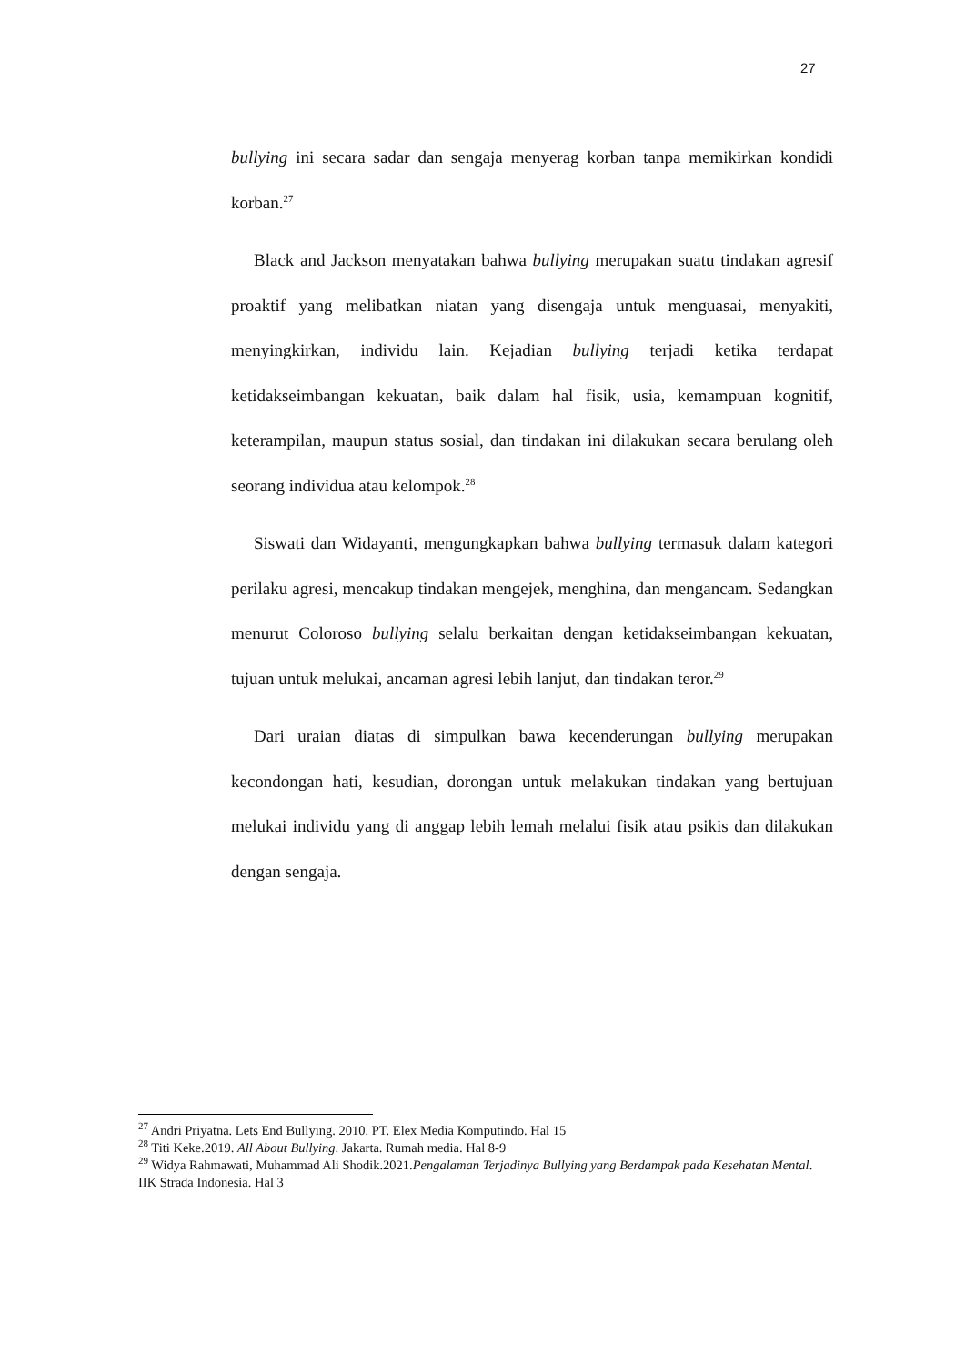27
bullying ini secara sadar dan sengaja menyerag korban tanpa memikirkan kondidi korban.<sup>27</sup>
Black and Jackson menyatakan bahwa bullying merupakan suatu tindakan agresif proaktif yang melibatkan niatan yang disengaja untuk menguasai, menyakiti, menyingkirkan, individu lain. Kejadian bullying terjadi ketika terdapat ketidakseimbangan kekuatan, baik dalam hal fisik, usia, kemampuan kognitif, keterampilan, maupun status sosial, dan tindakan ini dilakukan secara berulang oleh seorang individua atau kelompok.<sup>28</sup>
Siswati dan Widayanti, mengungkapkan bahwa bullying termasuk dalam kategori perilaku agresi, mencakup tindakan mengejek, menghina, dan mengancam. Sedangkan menurut Coloroso bullying selalu berkaitan dengan ketidakseimbangan kekuatan, tujuan untuk melukai, ancaman agresi lebih lanjut, dan tindakan teror.<sup>29</sup>
Dari uraian diatas di simpulkan bawa kecenderungan bullying merupakan kecondongan hati, kesudian, dorongan untuk melakukan tindakan yang bertujuan melukai individu yang di anggap lebih lemah melalui fisik atau psikis dan dilakukan dengan sengaja.
<sup>27</sup> Andri Priyatna. Lets End Bullying. 2010. PT. Elex Media Komputindo. Hal 15
<sup>28</sup> Titi Keke.2019. All About Bullying. Jakarta. Rumah media. Hal 8-9
<sup>29</sup> Widya Rahmawati, Muhammad Ali Shodik.2021.Pengalaman Terjadinya Bullying yang Berdampak pada Kesehatan Mental. IIK Strada Indonesia. Hal 3